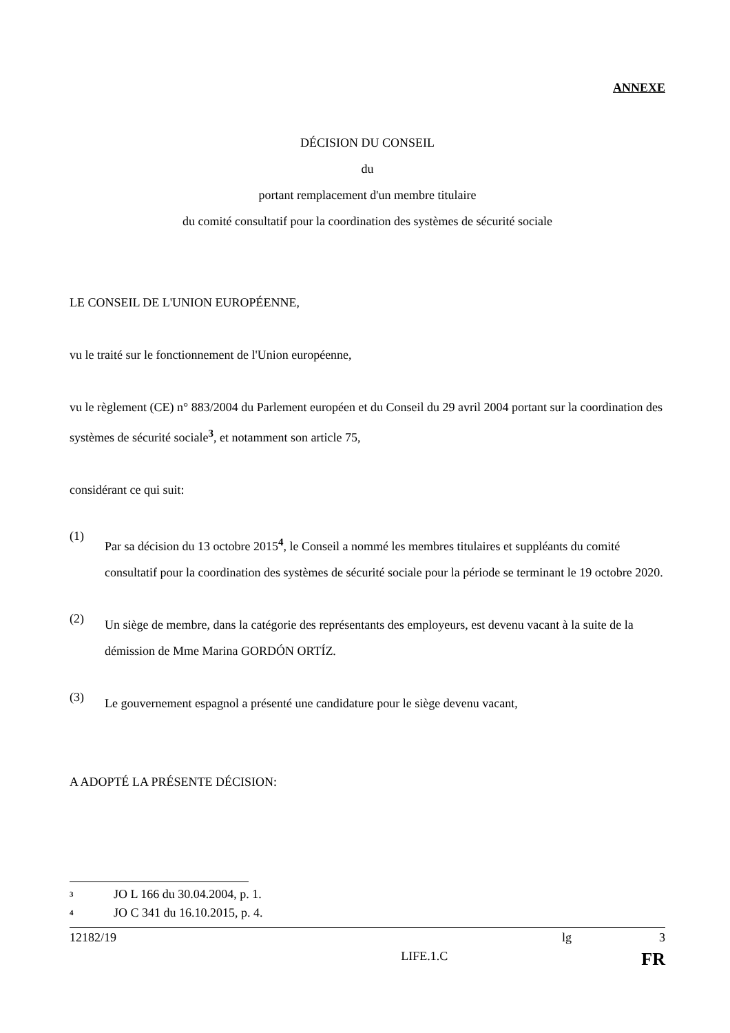ANNEXE
DÉCISION DU CONSEIL
du
portant remplacement d'un membre titulaire
du comité consultatif pour la coordination des systèmes de sécurité sociale
LE CONSEIL DE L'UNION EUROPÉENNE,
vu le traité sur le fonctionnement de l'Union européenne,
vu le règlement (CE) n° 883/2004 du Parlement européen et du Conseil du 29 avril 2004 portant sur la coordination des systèmes de sécurité sociale<sup>3</sup>, et notamment son article 75,
considérant ce qui suit:
(1)
Par sa décision du 13 octobre 2015<sup>4</sup>, le Conseil a nommé les membres titulaires et suppléants du comité consultatif pour la coordination des systèmes de sécurité sociale pour la période se terminant le 19 octobre 2020.
(2)
Un siège de membre, dans la catégorie des représentants des employeurs, est devenu vacant à la suite de la démission de Mme Marina GORDÓN ORTÍZ.
(3)
Le gouvernement espagnol a présenté une candidature pour le siège devenu vacant,
A ADOPTÉ LA PRÉSENTE DÉCISION:
<sup>3</sup> JO L 166 du 30.04.2004, p. 1.
<sup>4</sup> JO C 341 du 16.10.2015, p. 4.
12182/19 lg 3
LIFE.1.C FR